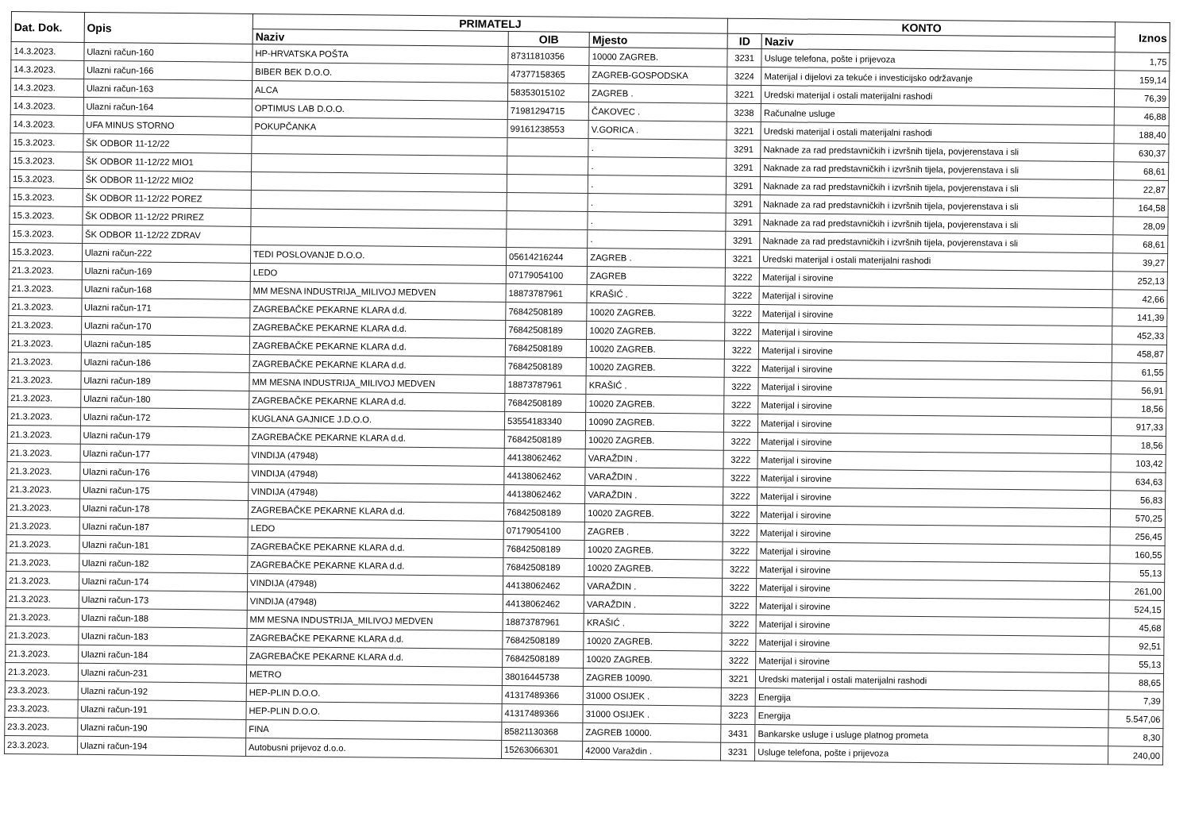| Dat. Dok. | Opis | PRIMATELJ | | | KONTO | | Iznos |
| --- | --- | --- | --- | --- | --- | --- | --- |
| | | Naziv | OIB | Mjesto | ID | Naziv | |
| 14.3.2023. | Ulazni račun-160 | HP-HRVATSKA POŠTA | 87311810356 | 10000 ZAGREB. | 3231 | Usluge telefona, pošte i prijevoza | 1,75 |
| 14.3.2023. | Ulazni račun-166 | BIBER BEK D.O.O. | 47377158365 | ZAGREB-GOSPODSKA | 3224 | Materijal i dijelovi za tekuće i investicijsko održavanje | 159,14 |
| 14.3.2023. | Ulazni račun-163 | ALCA | 58353015102 | ZAGREB . | 3221 | Uredski materijal i ostali materijalni rashodi | 76,39 |
| 14.3.2023. | Ulazni račun-164 | OPTIMUS LAB D.O.O. | 71981294715 | ČAKOVEC . | 3238 | Računalne usluge | 46,88 |
| 14.3.2023. | UFA MINUS STORNO | POKUPČANKA | 99161238553 | V.GORICA . | 3221 | Uredski materijal i ostali materijalni rashodi | 188,40 |
| 15.3.2023. | ŠK ODBOR 11-12/22 | | | . | 3291 | Naknade za rad predstavničkih i izvršnih tijela, povjerenstava i sli | 630,37 |
| 15.3.2023. | ŠK ODBOR 11-12/22 MIO1 | | | . | 3291 | Naknade za rad predstavničkih i izvršnih tijela, povjerenstava i sli | 68,61 |
| 15.3.2023. | ŠK ODBOR 11-12/22 MIO2 | | | . | 3291 | Naknade za rad predstavničkih i izvršnih tijela, povjerenstava i sli | 22,87 |
| 15.3.2023. | ŠK ODBOR 11-12/22 POREZ | | | . | 3291 | Naknade za rad predstavničkih i izvršnih tijela, povjerenstava i sli | 164,58 |
| 15.3.2023. | ŠK ODBOR 11-12/22 PRIREZ | | | . | 3291 | Naknade za rad predstavničkih i izvršnih tijela, povjerenstava i sli | 28,09 |
| 15.3.2023. | ŠK ODBOR 11-12/22 ZDRAV | | | . | 3291 | Naknade za rad predstavničkih i izvršnih tijela, povjerenstava i sli | 68,61 |
| 15.3.2023. | Ulazni račun-222 | TEDI POSLOVANJE D.O.O. | 05614216244 | ZAGREB . | 3221 | Uredski materijal i ostali materijalni rashodi | 39,27 |
| 21.3.2023. | Ulazni račun-169 | LEDO | 07179054100 | ZAGREB | 3222 | Materijal i sirovine | 252,13 |
| 21.3.2023. | Ulazni račun-168 | MM MESNA INDUSTRIJA_MILIVOJ MEDVEN | 18873787961 | KRAŠIĆ . | 3222 | Materijal i sirovine | 42,66 |
| 21.3.2023. | Ulazni račun-171 | ZAGREBAČKE PEKARNE KLARA d.d. | 76842508189 | 10020 ZAGREB. | 3222 | Materijal i sirovine | 141,39 |
| 21.3.2023. | Ulazni račun-170 | ZAGREBAČKE PEKARNE KLARA d.d. | 76842508189 | 10020 ZAGREB. | 3222 | Materijal i sirovine | 452,33 |
| 21.3.2023. | Ulazni račun-185 | ZAGREBAČKE PEKARNE KLARA d.d. | 76842508189 | 10020 ZAGREB. | 3222 | Materijal i sirovine | 458,87 |
| 21.3.2023. | Ulazni račun-186 | ZAGREBAČKE PEKARNE KLARA d.d. | 76842508189 | 10020 ZAGREB. | 3222 | Materijal i sirovine | 61,55 |
| 21.3.2023. | Ulazni račun-189 | MM MESNA INDUSTRIJA_MILIVOJ MEDVEN | 18873787961 | KRAŠIĆ . | 3222 | Materijal i sirovine | 56,91 |
| 21.3.2023. | Ulazni račun-180 | ZAGREBAČKE PEKARNE KLARA d.d. | 76842508189 | 10020 ZAGREB. | 3222 | Materijal i sirovine | 18,56 |
| 21.3.2023. | Ulazni račun-172 | KUGLANA GAJNICE J.D.O.O. | 53554183340 | 10090 ZAGREB. | 3222 | Materijal i sirovine | 917,33 |
| 21.3.2023. | Ulazni račun-179 | ZAGREBAČKE PEKARNE KLARA d.d. | 76842508189 | 10020 ZAGREB. | 3222 | Materijal i sirovine | 18,56 |
| 21.3.2023. | Ulazni račun-177 | VINDIJA (47948) | 44138062462 | VARAŽDIN . | 3222 | Materijal i sirovine | 103,42 |
| 21.3.2023. | Ulazni račun-176 | VINDIJA (47948) | 44138062462 | VARAŽDIN . | 3222 | Materijal i sirovine | 634,63 |
| 21.3.2023. | Ulazni račun-175 | VINDIJA (47948) | 44138062462 | VARAŽDIN . | 3222 | Materijal i sirovine | 56,83 |
| 21.3.2023. | Ulazni račun-178 | ZAGREBAČKE PEKARNE KLARA d.d. | 76842508189 | 10020 ZAGREB. | 3222 | Materijal i sirovine | 570,25 |
| 21.3.2023. | Ulazni račun-187 | LEDO | 07179054100 | ZAGREB . | 3222 | Materijal i sirovine | 256,45 |
| 21.3.2023. | Ulazni račun-181 | ZAGREBAČKE PEKARNE KLARA d.d. | 76842508189 | 10020 ZAGREB. | 3222 | Materijal i sirovine | 160,55 |
| 21.3.2023. | Ulazni račun-182 | ZAGREBAČKE PEKARNE KLARA d.d. | 76842508189 | 10020 ZAGREB. | 3222 | Materijal i sirovine | 55,13 |
| 21.3.2023. | Ulazni račun-174 | VINDIJA (47948) | 44138062462 | VARAŽDIN . | 3222 | Materijal i sirovine | 261,00 |
| 21.3.2023. | Ulazni račun-173 | VINDIJA (47948) | 44138062462 | VARAŽDIN . | 3222 | Materijal i sirovine | 524,15 |
| 21.3.2023. | Ulazni račun-188 | MM MESNA INDUSTRIJA_MILIVOJ MEDVEN | 18873787961 | KRAŠIĆ . | 3222 | Materijal i sirovine | 45,68 |
| 21.3.2023. | Ulazni račun-183 | ZAGREBAČKE PEKARNE KLARA d.d. | 76842508189 | 10020 ZAGREB. | 3222 | Materijal i sirovine | 92,51 |
| 21.3.2023. | Ulazni račun-184 | ZAGREBAČKE PEKARNE KLARA d.d. | 76842508189 | 10020 ZAGREB. | 3222 | Materijal i sirovine | 55,13 |
| 21.3.2023. | Ulazni račun-231 | METRO | 38016445738 | ZAGREB 10090. | 3221 | Uredski materijal i ostali materijalni rashodi | 88,65 |
| 23.3.2023. | Ulazni račun-192 | HEP-PLIN D.O.O. | 41317489366 | 31000 OSIJEK . | 3223 | Energija | 7,39 |
| 23.3.2023. | Ulazni račun-191 | HEP-PLIN D.O.O. | 41317489366 | 31000 OSIJEK . | 3223 | Energija | 5.547,06 |
| 23.3.2023. | Ulazni račun-190 | FINA | 85821130368 | ZAGREB 10000. | 3431 | Bankarske usluge i usluge platnog prometa | 8,30 |
| 23.3.2023. | Ulazni račun-194 | Autobusni prijevoz d.o.o. | 15263066301 | 42000 Varaždin . | 3231 | Usluge telefona, pošte i prijevoza | 240,00 |